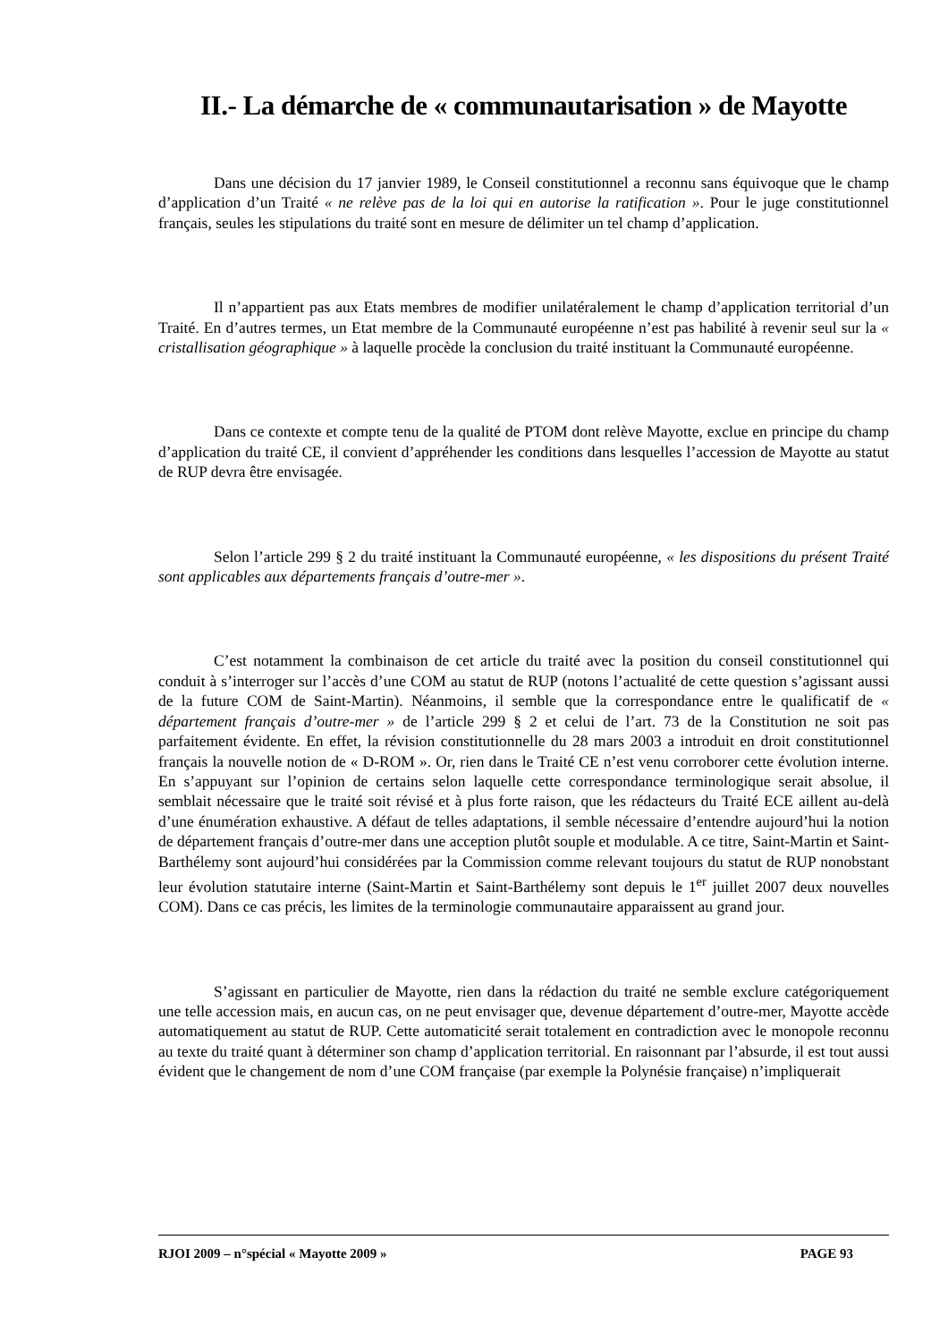II.- La démarche de « communautarisation » de Mayotte
Dans une décision du 17 janvier 1989, le Conseil constitutionnel a reconnu sans équivoque que le champ d’application d’un Traité « ne relève pas de la loi qui en autorise la ratification ». Pour le juge constitutionnel français, seules les stipulations du traité sont en mesure de délimiter un tel champ d’application.
Il n’appartient pas aux Etats membres de modifier unilatéralement le champ d’application territorial d’un Traité. En d’autres termes, un Etat membre de la Communauté européenne n’est pas habilité à revenir seul sur la « cristallisation géographique » à laquelle procède la conclusion du traité instituant la Communauté européenne.
Dans ce contexte et compte tenu de la qualité de PTOM dont relève Mayotte, exclue en principe du champ d’application du traité CE, il convient d’appréhender les conditions dans lesquelles l’accession de Mayotte au statut de RUP devra être envisagée.
Selon l’article 299 § 2 du traité instituant la Communauté européenne, « les dispositions du présent Traité sont applicables aux départements français d’outre-mer ».
C’est notamment la combinaison de cet article du traité avec la position du conseil constitutionnel qui conduit à s’interroger sur l’accès d’une COM au statut de RUP (notons l’actualité de cette question s’agissant aussi de la future COM de Saint-Martin). Néanmoins, il semble que la correspondance entre le qualificatif de « département français d’outre-mer » de l’article 299 § 2 et celui de l’art. 73 de la Constitution ne soit pas parfaitement évidente. En effet, la révision constitutionnelle du 28 mars 2003 a introduit en droit constitutionnel français la nouvelle notion de « D-ROM ». Or, rien dans le Traité CE n’est venu corroborer cette évolution interne. En s’appuyant sur l’opinion de certains selon laquelle cette correspondance terminologique serait absolue, il semblait nécessaire que le traité soit révisé et à plus forte raison, que les rédacteurs du Traité ECE aillent au-delà d’une énumération exhaustive. A défaut de telles adaptations, il semble nécessaire d’entendre aujourd’hui la notion de département français d’outre-mer dans une acception plutôt souple et modulable. A ce titre, Saint-Martin et Saint-Barthélemy sont aujourd’hui considérées par la Commission comme relevant toujours du statut de RUP nonobstant leur évolution statutaire interne (Saint-Martin et Saint-Barthélemy sont depuis le 1<sup>er</sup> juillet 2007 deux nouvelles COM). Dans ce cas précis, les limites de la terminologie communautaire apparaissent au grand jour.
S’agissant en particulier de Mayotte, rien dans la rédaction du traité ne semble exclure catégoriquement une telle accession mais, en aucun cas, on ne peut envisager que, devenue département d’outre-mer, Mayotte accède automatiquement au statut de RUP. Cette automaticité serait totalement en contradiction avec le monopole reconnu au texte du traité quant à déterminer son champ d’application territorial. En raisonnant par l’absurde, il est tout aussi évident que le changement de nom d’une COM française (par exemple la Polynésie française) n’impliquerait
RJOI 2009 – n°spécial « Mayotte 2009 » PAGE 93